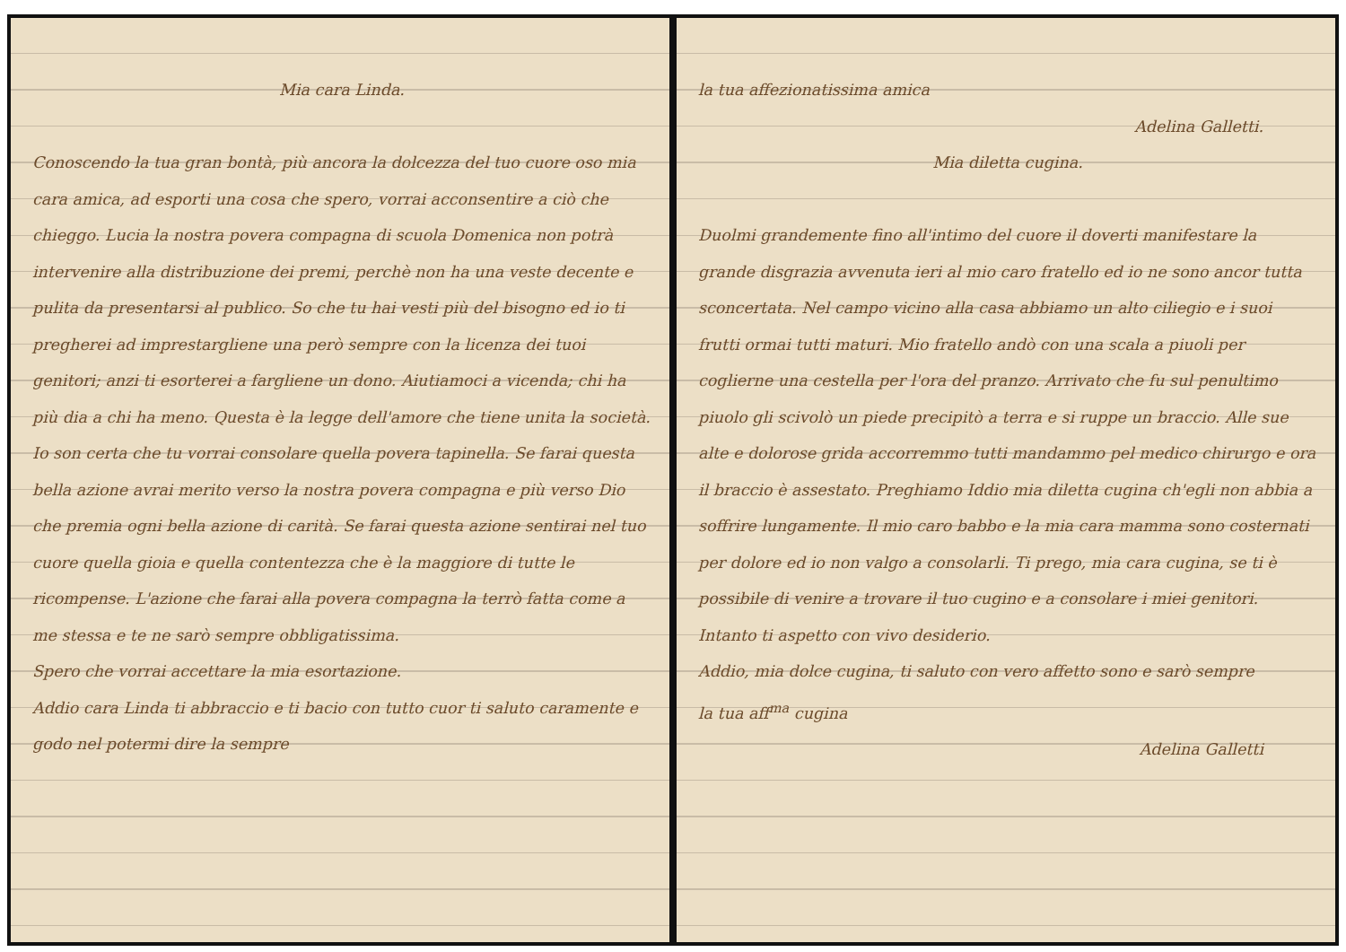Mia cara Linda.
Conoscendo la tua gran bontà, più ancora la dolcezza del tuo cuore oso mia cara amica, ad esporti una cosa che spero, vorrai acconsentire a ciò che chieggo. Lucia la nostra povera compagna di scuola Domenica non potrà intervenire alla distribuzione dei premi, perchè non ha una veste decente e pulita da presentarsi al publico. So che tu hai vesti più del bisogno ed io ti pregherei ad imprestargliene una però sempre con la licenza dei tuoi genitori; anzi ti esorterei a fargliene un dono. Aiutiamoci a vicenda; chi ha più dia a chi ha meno. Questa è la legge dell'amore che tiene unita la società. Io son certa che tu vorrai consolare quella povera tapinella. Se farai questa bella azione avrai merito verso la nostra povera compagna e più verso Dio che premia ogni bella azione di carità. Se farai questa azione sentirai nel tuo cuore quella gioia e quella contentezza che è la maggiore di tutte le ricompense. L'azione che farai alla povera compagna la terrò fatta come a me stessa e te ne sarò sempre obbligatissima.
Spero che vorrai accettare la mia esortazione.
Addio cara Linda ti abbraccio e ti bacio con tutto cuor ti saluto caramente e godo nel potermi dire la sempre
la tua affezionatissima amica
Adelina Galletti.
Mia diletta cugina.
Duolmi grandemente fino all'intimo del cuore il doverti manifestare la grande disgrazia avvenuta ieri al mio caro fratello ed io ne sono ancor tutta sconcertata. Nel campo vicino alla casa abbiamo un alto ciliegio e i suoi frutti ormai tutti maturi. Mio fratello andò con una scala a piuoli per coglierne una cestella per l'ora del pranzo. Arrivato che fu sul penultimo piuolo gli scivolò un piede precipitò a terra e si ruppe un braccio. Alle sue alte e dolorose grida accorremmo tutti mandammo pel medico chirurgo e ora il braccio è assestato. Preghiamo Iddio mia diletta cugina ch'egli non abbia a soffrire lungamente. Il mio caro babbo e la mia cara mamma sono costernati per dolore ed io non valgo a consolarli. Ti prego, mia cara cugina, se ti è possibile di venire a trovare il tuo cugino e a consolare i miei genitori. Intanto ti aspetto con vivo desiderio.
Addio, mia dolce cugina, ti saluto con vero affetto sono e sarò sempre la tua aff<sup>ma</sup> cugina
Adelina Galletti